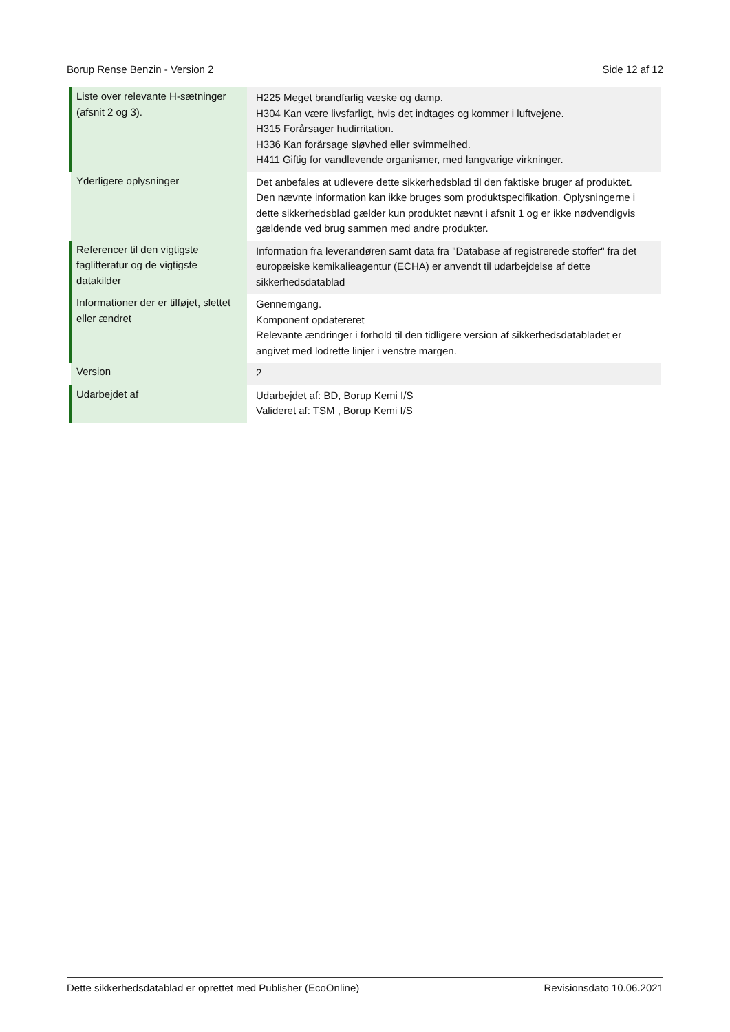Borup Rense Benzin - Version 2 Side 12 af 12
| Liste over relevante H-sætninger (afsnit 2 og 3). | H225 Meget brandfarlig væske og damp. H304 Kan være livsfarligt, hvis det indtages og kommer i luftvejene. H315 Forårsager hudirritation. H336 Kan forårsage sløvhed eller svimmelhed. H411 Giftig for vandlevende organismer, med langvarige virkninger. |
| Yderligere oplysninger | Det anbefales at udlevere dette sikkerhedsblad til den faktiske bruger af produktet. Den nævnte information kan ikke bruges som produktspecifikation. Oplysningerne i dette sikkerhedsblad gælder kun produktet nævnt i afsnit 1 og er ikke nødvendigvis gældende ved brug sammen med andre produkter. |
| Referencer til den vigtigste faglitteratur og de vigtigste datakilder | Information fra leverandøren samt data fra "Database af registrerede stoffer" fra det europæiske kemikalieagentur (ECHA) er anvendt til udarbejdelse af dette sikkerhedsdatablad |
| Informationer der er tilføjet, slettet eller ændret | Gennemgang. Komponent opdatereret Relevante ændringer i forhold til den tidligere version af sikkerhedsdatabladet er angivet med lodrette linjer i venstre margen. |
| Version | 2 |
| Udarbejdet af | Udarbejdet af: BD, Borup Kemi I/S Valideret af: TSM , Borup Kemi I/S |
Dette sikkerhedsdatablad er oprettet med Publisher (EcoOnline) Revisionsdato 10.06.2021